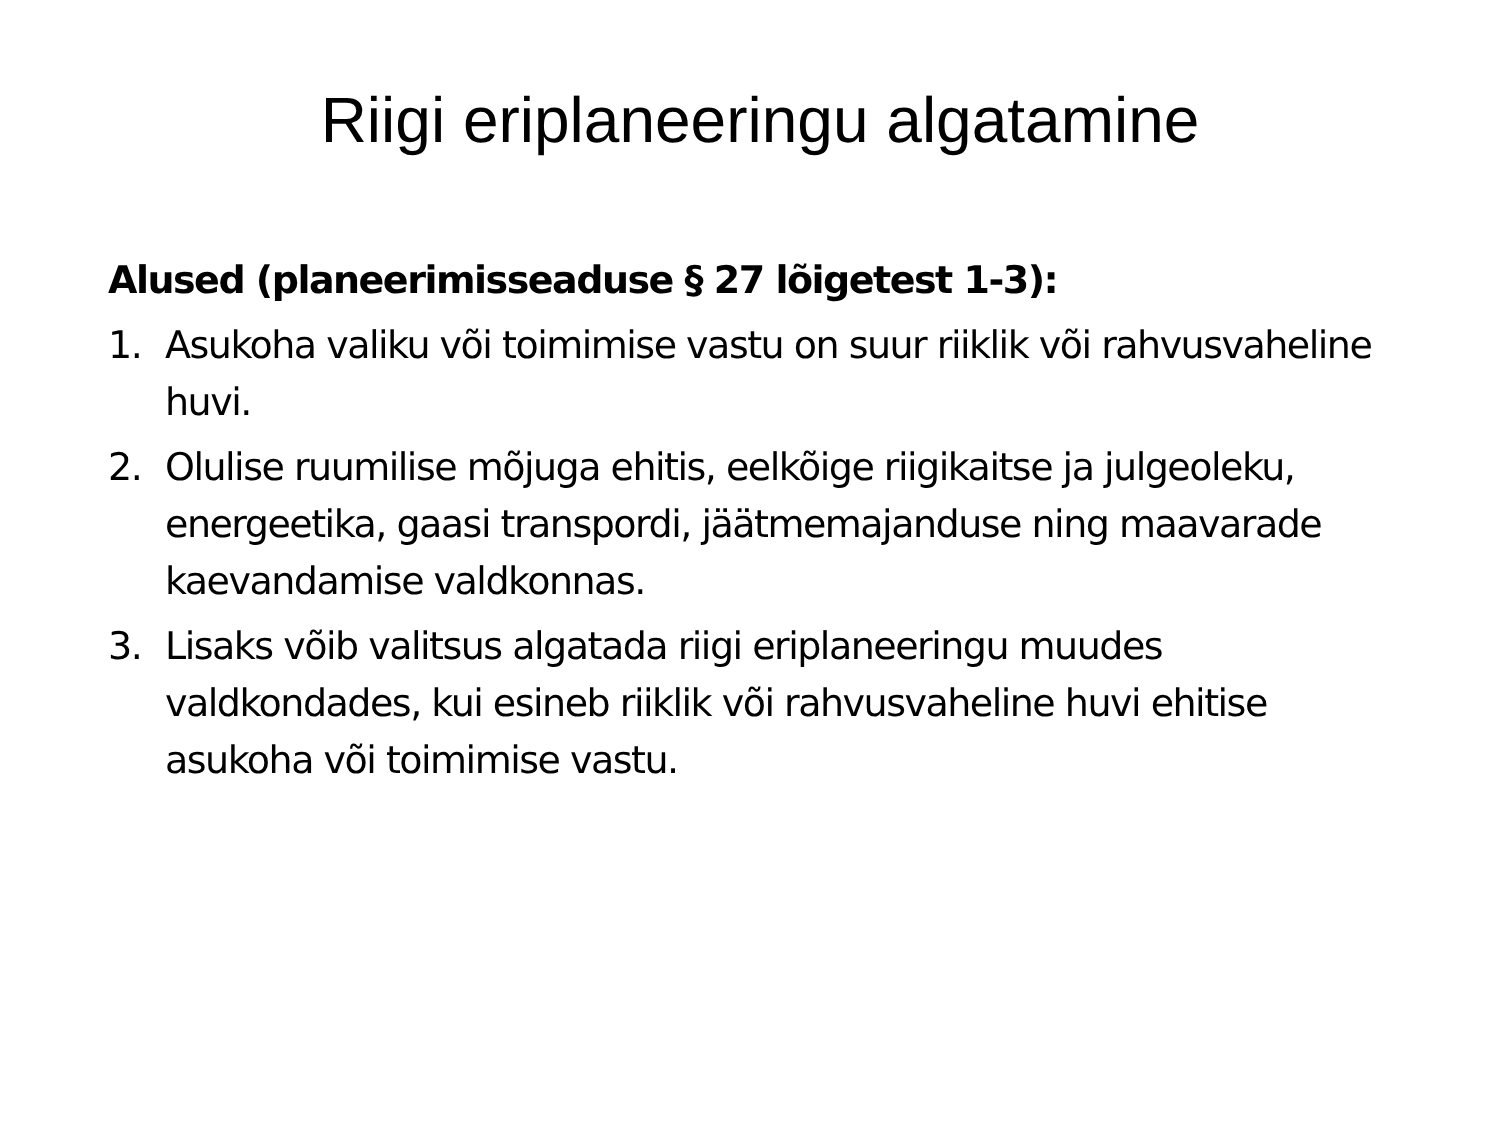Riigi eriplaneeringu algatamine
Alused (planeerimisseaduse § 27 lõigetest 1-3):
1. Asukoha valiku või toimimise vastu on suur riiklik või rahvusvaheline huvi.
2. Olulise ruumilise mõjuga ehitis, eelkõige riigikaitse ja julgeoleku, energeetika, gaasi transpordi, jäätmemajanduse ning maavarade kaevandamise valdkonnas.
3. Lisaks võib valitsus algatada riigi eriplaneeringu muudes valdkondades, kui esineb riiklik või rahvusvaheline huvi ehitise asukoha või toimimise vastu.